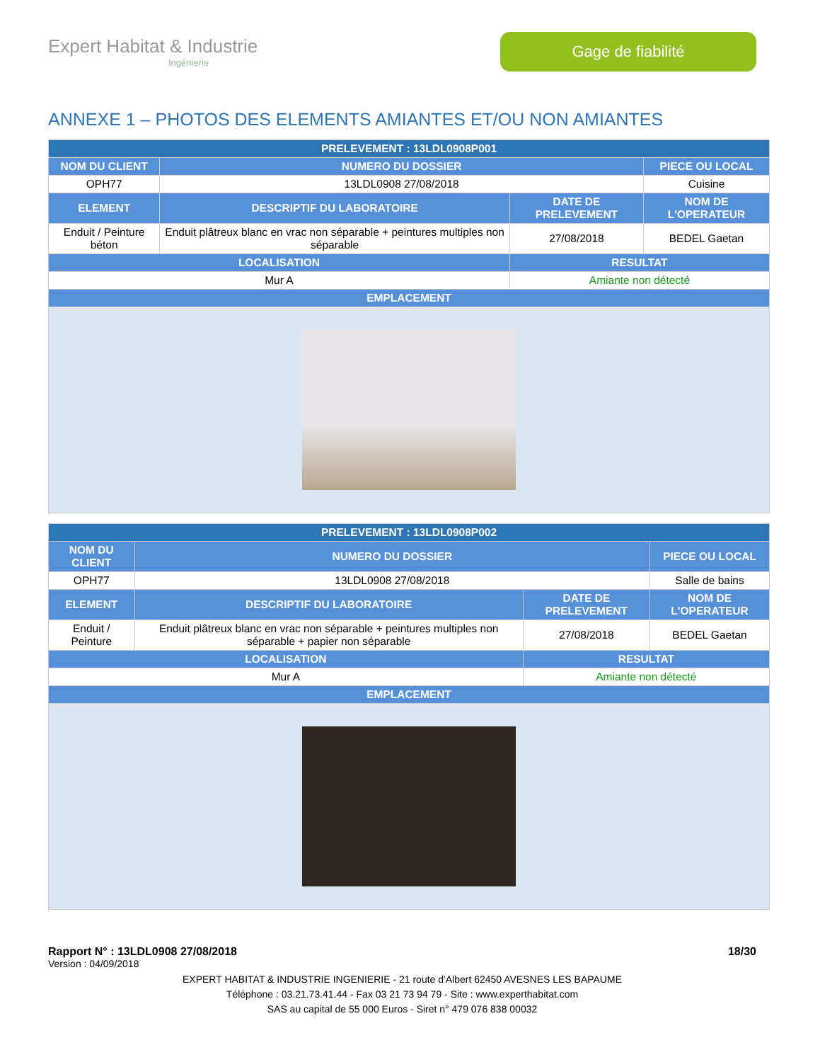Expert Habitat & Industrie
Ingénierie
Gage de fiabilité
ANNEXE 1 – PHOTOS DES ELEMENTS AMIANTES ET/OU NON AMIANTES
| PRELEVEMENT : 13LDL0908P001 | | | |
| --- | --- | --- | --- |
| NOM DU CLIENT | NUMERO DU DOSSIER | | PIECE OU LOCAL |
| OPH77 | 13LDL0908 27/08/2018 | | Cuisine |
| ELEMENT | DESCRIPTIF DU LABORATOIRE | DATE DE PRELEVEMENT | NOM DE L'OPERATEUR |
| Enduit / Peinture béton | Enduit plâtreux blanc en vrac non séparable + peintures multiples non séparable | 27/08/2018 | BEDEL Gaetan |
| LOCALISATION | | RESULTAT | |
| Mur A | | Amiante non détecté | |
| EMPLACEMENT | | | |
| PRELEVEMENT : 13LDL0908P002 | | | |
| --- | --- | --- | --- |
| NOM DU CLIENT | NUMERO DU DOSSIER | | PIECE OU LOCAL |
| OPH77 | 13LDL0908 27/08/2018 | | Salle de bains |
| ELEMENT | DESCRIPTIF DU LABORATOIRE | DATE DE PRELEVEMENT | NOM DE L'OPERATEUR |
| Enduit / Peinture | Enduit plâtreux blanc en vrac non séparable + peintures multiples non séparable + papier non séparable | 27/08/2018 | BEDEL Gaetan |
| LOCALISATION | | RESULTAT | |
| Mur A | | Amiante non détecté | |
| EMPLACEMENT | | | |
Rapport N° : 13LDL0908 27/08/2018 18/30
Version : 04/09/2018
EXPERT HABITAT & INDUSTRIE INGENIERIE - 21 route d'Albert 62450 AVESNES LES BAPAUME
Téléphone : 03.21.73.41.44 - Fax 03 21 73 94 79 - Site : www.experthabitat.com
SAS au capital de 55 000 Euros - Siret n° 479 076 838 00032